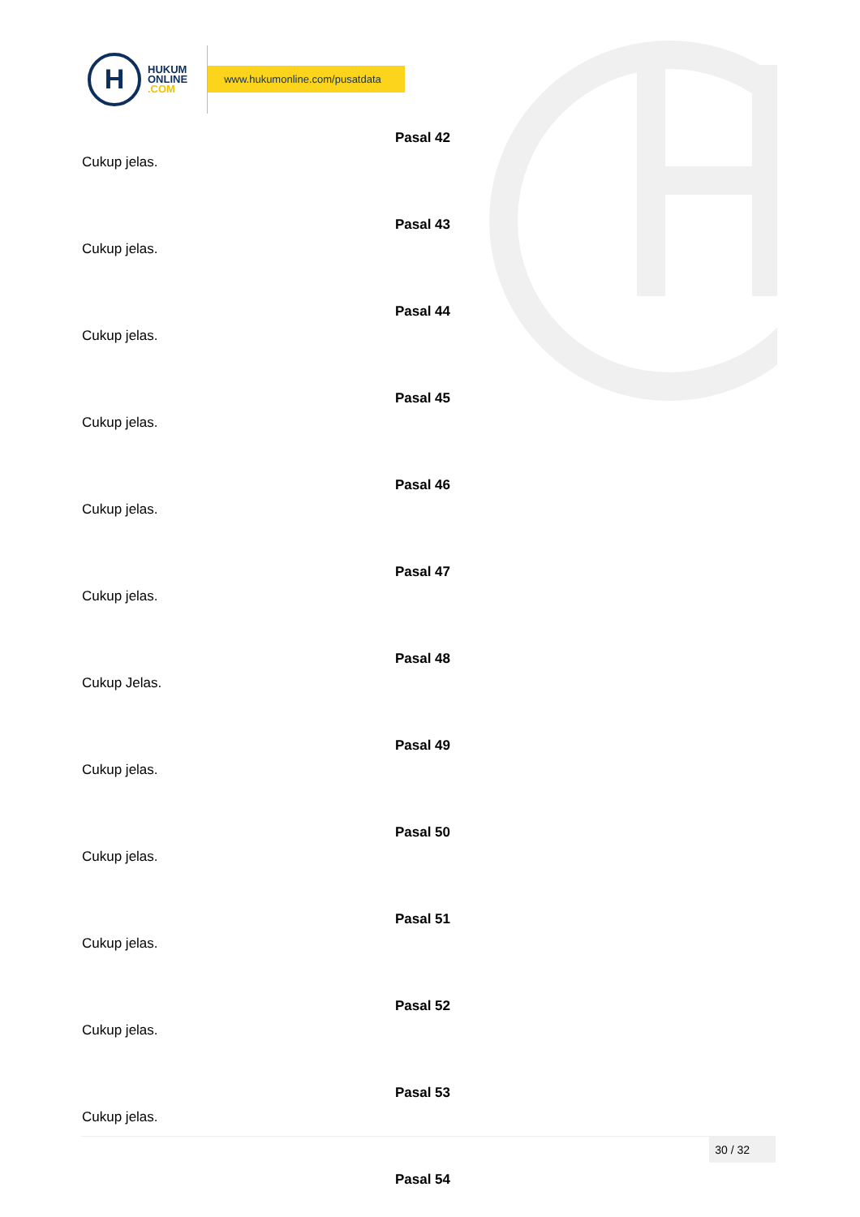H
HUKUM
ONLINE
.COM
www.hukumonline.com/pusatdata
Pasal 42
Cukup jelas.
Pasal 43
Cukup jelas.
Pasal 44
Cukup jelas.
Pasal 45
Cukup jelas.
Pasal 46
Cukup jelas.
Pasal 47
Cukup jelas.
Pasal 48
Cukup Jelas.
Pasal 49
Cukup jelas.
Pasal 50
Cukup jelas.
Pasal 51
Cukup jelas.
Pasal 52
Cukup jelas.
Pasal 53
Cukup jelas.
Pasal 54
30 / 32